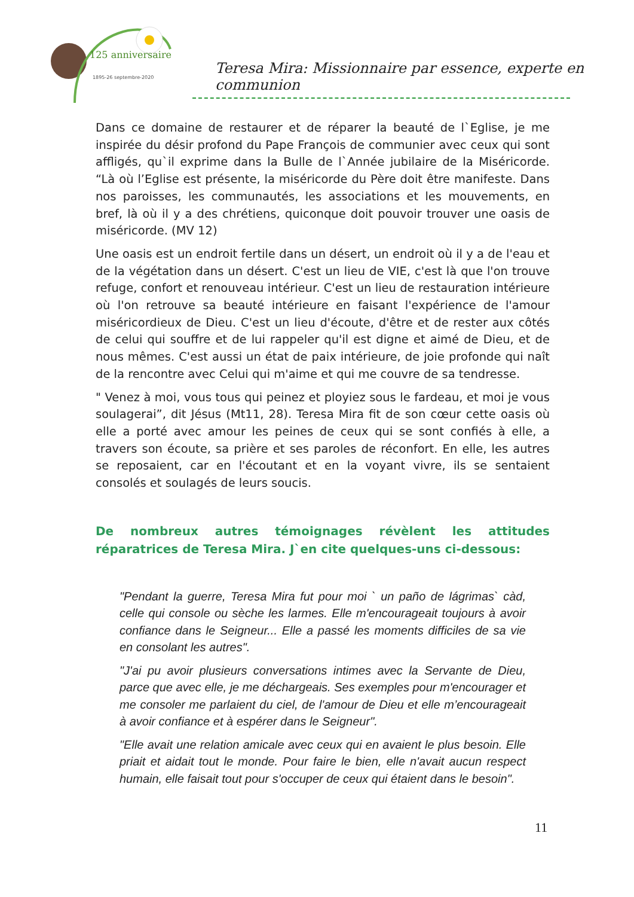125 anniversaire
1895-26 septembre-2020
Teresa Mira: Missionnaire par essence, experte en communion
Dans ce domaine de restaurer et de réparer la beauté de l`Eglise, je me inspirée du désir profond du Pape François de communier avec ceux qui sont affligés, qu`il exprime dans la Bulle de l`Année jubilaire de la Miséricorde. “Là où l’Eglise est présente, la miséricorde du Père doit être manifeste. Dans nos paroisses, les communautés, les associations et les mouvements, en bref, là où il y a des chrétiens, quiconque doit pouvoir trouver une oasis de miséricorde. (MV 12)
Une oasis est un endroit fertile dans un désert, un endroit où il y a de l'eau et de la végétation dans un désert. C'est un lieu de VIE, c'est là que l'on trouve refuge, confort et renouveau intérieur. C'est un lieu de restauration intérieure où l'on retrouve sa beauté intérieure en faisant l'expérience de l'amour miséricordieux de Dieu. C'est un lieu d'écoute, d'être et de rester aux côtés de celui qui souffre et de lui rappeler qu'il est digne et aimé de Dieu, et de nous mêmes. C'est aussi un état de paix intérieure, de joie profonde qui naît de la rencontre avec Celui qui m'aime et qui me couvre de sa tendresse.
" Venez à moi, vous tous qui peinez et ployiez sous le fardeau, et moi je vous soulagerai”, dit Jésus (Mt11, 28). Teresa Mira fit de son cœur cette oasis où elle a porté avec amour les peines de ceux qui se sont confiés à elle, a travers son écoute, sa prière et ses paroles de réconfort. En elle, les autres se reposaient, car en l'écoutant et en la voyant vivre, ils se sentaient consolés et soulagés de leurs soucis.
De nombreux autres témoignages révèlent les attitudes réparatrices de Teresa Mira. J`en cite quelques-uns ci-dessous:
"Pendant la guerre, Teresa Mira fut pour moi ` un paño de lágrimas` càd, celle qui console ou sèche les larmes. Elle m'encourageait toujours à avoir confiance dans le Seigneur... Elle a passé les moments difficiles de sa vie en consolant les autres".
"J'ai pu avoir plusieurs conversations intimes avec la Servante de Dieu, parce que avec elle, je me déchargeais. Ses exemples pour m'encourager et me consoler me parlaient du ciel, de l'amour de Dieu et elle m’encourageait à avoir confiance et à espérer dans le Seigneur".
"Elle avait une relation amicale avec ceux qui en avaient le plus besoin. Elle priait et aidait tout le monde. Pour faire le bien, elle n'avait aucun respect humain, elle faisait tout pour s'occuper de ceux qui étaient dans le besoin".
11